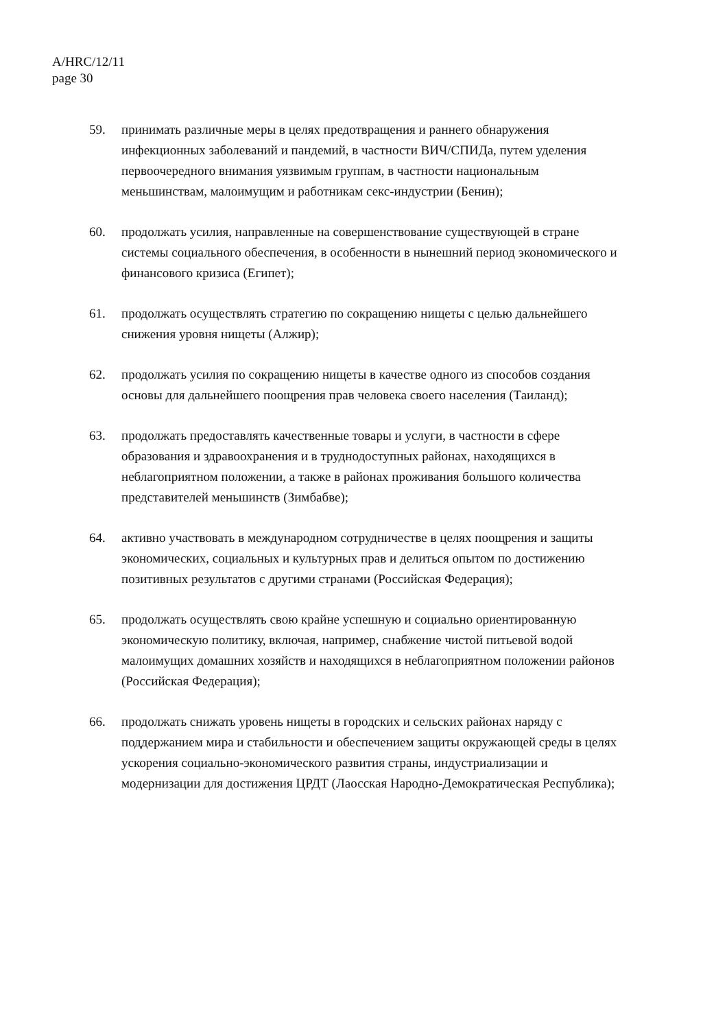A/HRC/12/11
page 30
59. принимать различные меры в целях предотвращения и раннего обнаружения инфекционных заболеваний и пандемий, в частности ВИЧ/СПИДа, путем уделения первоочередного внимания уязвимым группам, в частности национальным меньшинствам, малоимущим и работникам секс-индустрии (Бенин);
60. продолжать усилия, направленные на совершенствование существующей в стране системы социального обеспечения, в особенности в нынешний период экономического и финансового кризиса (Египет);
61. продолжать осуществлять стратегию по сокращению нищеты с целью дальнейшего снижения уровня нищеты (Алжир);
62. продолжать усилия по сокращению нищеты в качестве одного из способов создания основы для дальнейшего поощрения прав человека своего населения (Таиланд);
63. продолжать предоставлять качественные товары и услуги, в частности в сфере образования и здравоохранения и в труднодоступных районах, находящихся в неблагоприятном положении, а также в районах проживания большого количества представителей меньшинств (Зимбабве);
64. активно участвовать в международном сотрудничестве в целях поощрения и защиты экономических, социальных и культурных прав и делиться опытом по достижению позитивных результатов с другими странами (Российская Федерация);
65. продолжать осуществлять свою крайне успешную и социально ориентированную экономическую политику, включая, например, снабжение чистой питьевой водой малоимущих домашних хозяйств и находящихся в неблагоприятном положении районов (Российская Федерация);
66. продолжать снижать уровень нищеты в городских и сельских районах наряду с поддержанием мира и стабильности и обеспечением защиты окружающей среды в целях ускорения социально-экономического развития страны, индустриализации и модернизации для достижения ЦРДТ (Лаосская Народно-Демократическая Республика);